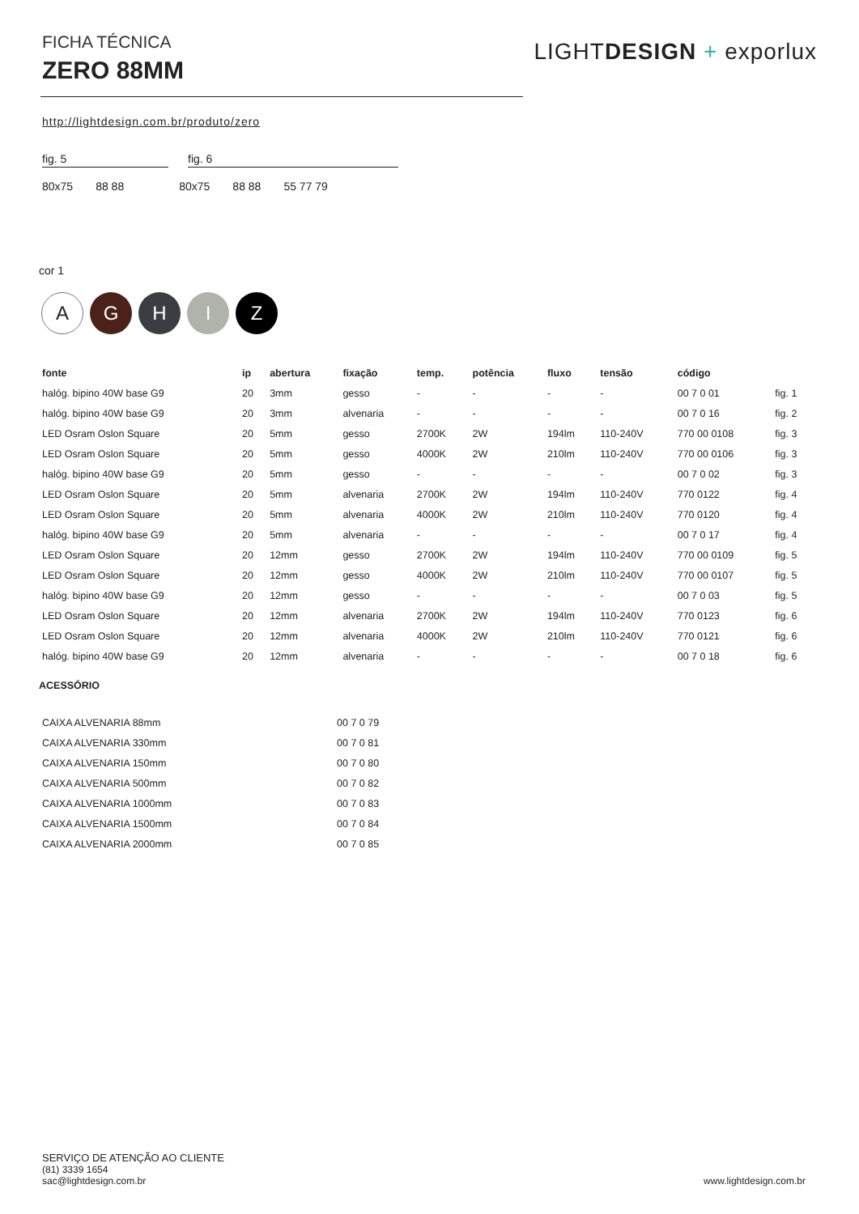FICHA TÉCNICA
ZERO 88MM
LIGHTDESIGN + exporlux
http://lightdesign.com.br/produto/zero
fig. 5 fig. 6
80x75 88 88 80x75 88 88 55 77 79
cor 1
A
G H I Z
| fonte | ip | abertura | fixação | temp. | potência | fluxo | tensão | código | |
| --- | --- | --- | --- | --- | --- | --- | --- | --- | --- |
| halóg. bipino 40W base G9 | 20 | 3mm | gesso | - | - | - | - | 00 7 0 01 | fig. 1 |
| halóg. bipino 40W base G9 | 20 | 3mm | alvenaria | - | - | - | - | 00 7 0 16 | fig. 2 |
| LED Osram Oslon Square | 20 | 5mm | gesso | 2700K | 2W | 194lm | 110-240V | 770 00 0108 | fig. 3 |
| LED Osram Oslon Square | 20 | 5mm | gesso | 4000K | 2W | 210lm | 110-240V | 770 00 0106 | fig. 3 |
| halóg. bipino 40W base G9 | 20 | 5mm | gesso | - | - | - | - | 00 7 0 02 | fig. 3 |
| LED Osram Oslon Square | 20 | 5mm | alvenaria | 2700K | 2W | 194lm | 110-240V | 770 0122 | fig. 4 |
| LED Osram Oslon Square | 20 | 5mm | alvenaria | 4000K | 2W | 210lm | 110-240V | 770 0120 | fig. 4 |
| halóg. bipino 40W base G9 | 20 | 5mm | alvenaria | - | - | - | - | 00 7 0 17 | fig. 4 |
| LED Osram Oslon Square | 20 | 12mm | gesso | 2700K | 2W | 194lm | 110-240V | 770 00 0109 | fig. 5 |
| LED Osram Oslon Square | 20 | 12mm | gesso | 4000K | 2W | 210lm | 110-240V | 770 00 0107 | fig. 5 |
| halóg. bipino 40W base G9 | 20 | 12mm | gesso | - | - | - | - | 00 7 0 03 | fig. 5 |
| LED Osram Oslon Square | 20 | 12mm | alvenaria | 2700K | 2W | 194lm | 110-240V | 770 0123 | fig. 6 |
| LED Osram Oslon Square | 20 | 12mm | alvenaria | 4000K | 2W | 210lm | 110-240V | 770 0121 | fig. 6 |
| halóg. bipino 40W base G9 | 20 | 12mm | alvenaria | - | - | - | - | 00 7 0 18 | fig. 6 |
ACESSÓRIO
| CAIXA ALVENARIA 88mm | 00 7 0 79 |
| CAIXA ALVENARIA 330mm | 00 7 0 81 |
| CAIXA ALVENARIA 150mm | 00 7 0 80 |
| CAIXA ALVENARIA 500mm | 00 7 0 82 |
| CAIXA ALVENARIA 1000mm | 00 7 0 83 |
| CAIXA ALVENARIA 1500mm | 00 7 0 84 |
| CAIXA ALVENARIA 2000mm | 00 7 0 85 |
SERVIÇO DE ATENÇÃO AO CLIENTE
(81) 3339 1654
sac@lightdesign.com.br
www.lightdesign.com.br